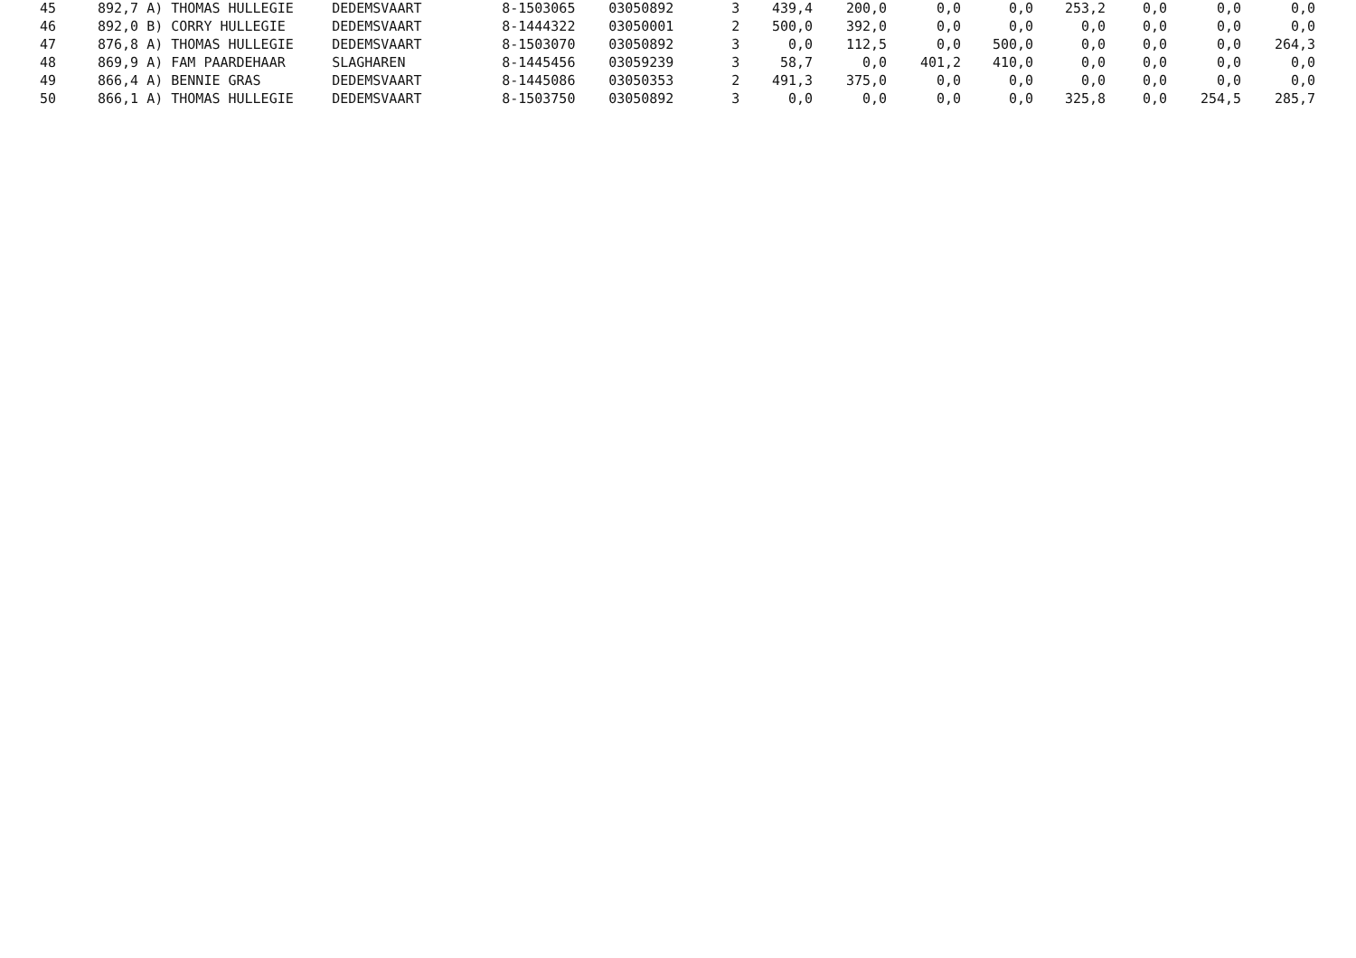| 45 | 892,7 | A) THOMAS HULLEGIE | DEDEMSVAART | 8-1503065 | 03050892 | 3 | 439,4 | 200,0 | 0,0 | 0,0 | 253,2 | 0,0 | 0,0 | 0,0 |
| 46 | 892,0 | B) CORRY HULLEGIE | DEDEMSVAART | 8-1444322 | 03050001 | 2 | 500,0 | 392,0 | 0,0 | 0,0 | 0,0 | 0,0 | 0,0 | 0,0 |
| 47 | 876,8 | A) THOMAS HULLEGIE | DEDEMSVAART | 8-1503070 | 03050892 | 3 | 0,0 | 112,5 | 0,0 | 500,0 | 0,0 | 0,0 | 0,0 | 264,3 |
| 48 | 869,9 | A) FAM PAARDEHAAR | SLAGHAREN | 8-1445456 | 03059239 | 3 | 58,7 | 0,0 | 401,2 | 410,0 | 0,0 | 0,0 | 0,0 | 0,0 |
| 49 | 866,4 | A) BENNIE GRAS | DEDEMSVAART | 8-1445086 | 03050353 | 2 | 491,3 | 375,0 | 0,0 | 0,0 | 0,0 | 0,0 | 0,0 | 0,0 |
| 50 | 866,1 | A) THOMAS HULLEGIE | DEDEMSVAART | 8-1503750 | 03050892 | 3 | 0,0 | 0,0 | 0,0 | 0,0 | 325,8 | 0,0 | 254,5 | 285,7 |